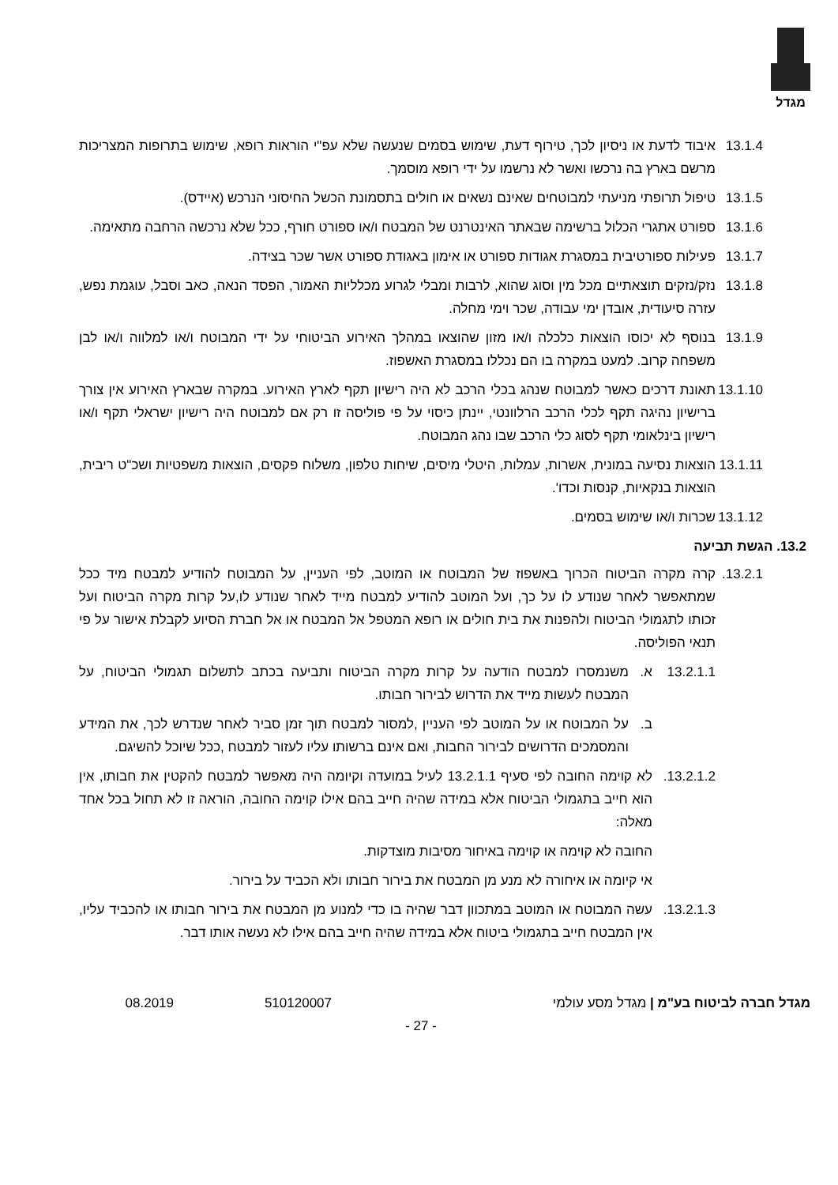מגדל
13.1.4 איבוד לדעת או ניסיון לכך, טירוף דעת, שימוש בסמים שנעשה שלא עפ"י הוראות רופא, שימוש בתרופות המצריכות מרשם בארץ בה נרכשו ואשר לא נרשמו על ידי רופא מוסמך.
13.1.5 טיפול תרופתי מניעתי למבוטחים שאינם נשאים או חולים בתסמונת הכשל החיסוני הנרכש (איידס).
13.1.6 ספורט אתגרי הכלול ברשימה שבאתר האינטרנט של המבטח ו/או ספורט חורף, ככל שלא נרכשה הרחבה מתאימה.
13.1.7 פעילות ספורטיבית במסגרת אגודות ספורט או אימון באגודת ספורט אשר שכר בצידה.
13.1.8 נזק/נזקים תוצאתיים מכל מין וסוג שהוא, לרבות ומבלי לגרוע מכלליות האמור, הפסד הנאה, כאב וסבל, עוגמת נפש, עזרה סיעודית, אובדן ימי עבודה, שכר וימי מחלה.
13.1.9 בנוסף לא יכוסו הוצאות כלכלה ו/או מזון שהוצאו במהלך האירוע הביטוחי על ידי המבוטח ו/או למלווה ו/או לבן משפחה קרוב. למעט במקרה בו הם נכללו במסגרת האשפוז.
13.1.10 תאונת דרכים כאשר למבוטח שנהג בכלי הרכב לא היה רישיון תקף לארץ האירוע. במקרה שבארץ האירוע אין צורך ברישיון נהיגה תקף לכלי הרכב הרלוונטי, יינתן כיסוי על פי פוליסה זו רק אם למבוטח היה רישיון ישראלי תקף ו/או רישיון בינלאומי תקף לסוג כלי הרכב שבו נהג המבוטח.
13.1.11 הוצאות נסיעה במונית, אשרות, עמלות, היטלי מיסים, שיחות טלפון, משלוח פקסים, הוצאות משפטיות ושכ"ט ריבית, הוצאות בנקאיות, קנסות וכדו'.
13.1.12 שכרות ו/או שימוש בסמים.
13.2. הגשת תביעה
13.2.1. קרה מקרה הביטוח הכרוך באשפוז של המבוטח או המוטב, לפי העניין, על המבוטח להודיע למבטח מיד ככל שמתאפשר לאחר שנודע לו על כך, ועל המוטב להודיע למבטח מייד לאחר שנודע לו,על קרות מקרה הביטוח ועל זכותו לתגמולי הביטוח ולהפנות את בית חולים או רופא המטפל אל המבטח או אל חברת הסיוע לקבלת אישור על פי תנאי הפוליסה.
13.2.1.1 א. משנמסרו למבטח הודעה על קרות מקרה הביטוח ותביעה בכתב לתשלום תגמולי הביטוח, על המבטח לעשות מייד את הדרוש לבירור חבותו.
ב. על המבוטח או על המוטב לפי העניין ,למסור למבטח תוך זמן סביר לאחר שנדרש לכך, את המידע והמסמכים הדרושים לבירור החבות, ואם אינם ברשותו עליו לעזור למבטח ,ככל שיוכל להשיגם.
13.2.1.2. לא קוימה החובה לפי סעיף 13.2.1.1 לעיל במועדה וקיומה היה מאפשר למבטח להקטין את חבותו, אין הוא חייב בתגמולי הביטוח אלא במידה שהיה חייב בהם אילו קוימה החובה, הוראה זו לא תחול בכל אחד מאלה:
החובה לא קוימה או קוימה באיחור מסיבות מוצדקות.
אי קיומה או איחורה לא מנע מן המבטח את בירור חבותו ולא הכביד על בירור.
13.2.1.3. עשה המבוטח או המוטב במתכוון דבר שהיה בו כדי למנוע מן המבטח את בירור חבותו או להכביד עליו, אין המבטח חייב בתגמולי ביטוח אלא במידה שהיה חייב בהם אילו לא נעשה אותו דבר.
מגדל חברה לביטוח בע"מ | מגדל מסע עולמי 510120007 08.2019
- 27 -